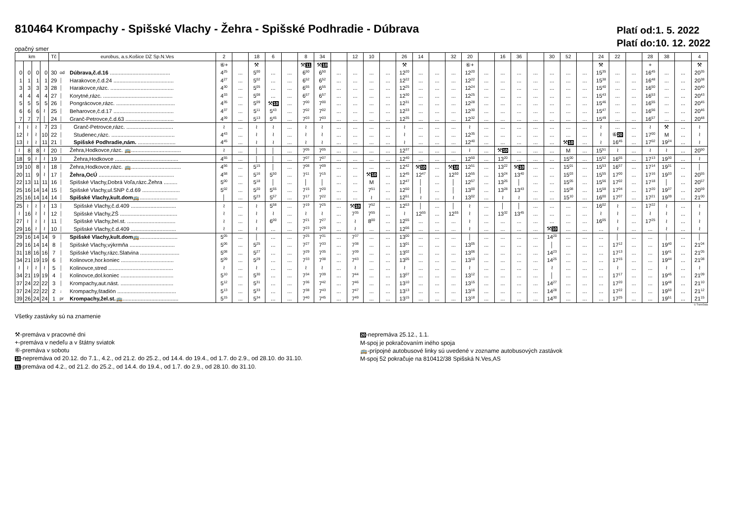810464 Krompachy - Spišské Vlachy - Žehra - Spišské Podhradie - Dúbrava
Platí od:1. 5. 2022
Platí do:10. 12. 2022
opačný smer
| km | | | | Tč | eurobus, a.s.Košice DZ Sp.N.Ves | | 2 | | 18 | 6 | | 8 | 34 | | 12 | 10 | | 26 | 14 | | 32 | 20 | | 16 | 36 | | 30 | 52 | | 24 | 22 | | 28 | 38 | | 4 |
| --- | --- | --- | --- | --- | --- | --- | --- | --- | --- | --- | --- | --- | --- | --- | --- | --- | --- | --- | --- | --- | --- | --- | --- | --- | --- | --- | --- | --- | --- | --- | --- | --- | --- | --- | --- | --- |
| | | | | | | | ⑥+ | | ⚒ | | | ⚒ 11 | ⚒ 10 | | | | | ⚒ | | | | ⑥+ | | | | | | | | ⚒ | | | + | | | ⚒ |
| 0 | 0 | 0 | 0 | 30 | od | Dúbrava,č.d.16 ........................................ | 4<sup>25</sup> | ... | 5<sup>00</sup> | ... | ... | 6<sup>50</sup> | 6<sup>50</sup> | ... | ... | ... | ... | 12<sup>20</sup> | ... | ... | ... | 12<sup>20</sup> | ... | ... | ... | ... | ... | ... | ... | 15<sup>35</sup> | ... | ... | 16<sup>45</sup> | ... | ... | 20<sup>35</sup> |
| 1 | 1 | 1 | 1 | 29 | │ | Harakovce,č.d.24 ........................................ | 4<sup>27</sup> | ... | 5<sup>02</sup> | ... | ... | 6<sup>52</sup> | 6<sup>52</sup> | ... | ... | ... | ... | 12<sup>22</sup> | ... | ... | ... | 12<sup>22</sup> | ... | ... | ... | ... | ... | ... | ... | 15<sup>38</sup> | ... | ... | 16<sup>48</sup> | ... | ... | 20<sup>38</sup> |
| 3 | 3 | 3 | 3 | 28 | │ | Harakovce,rázc. .......................................... | 4<sup>30</sup> | ... | 5<sup>05</sup> | ... | ... | 6<sup>55</sup> | 6<sup>55</sup> | ... | ... | ... | ... | 12<sup>25</sup> | ... | ... | ... | 12<sup>24</sup> | ... | ... | ... | ... | ... | ... | ... | 15<sup>40</sup> | ... | ... | 16<sup>50</sup> | ... | ... | 20<sup>40</sup> |
| 4 | 4 | 4 | 4 | 27 | │ | Korytné,rázc. .............................................. | 4<sup>33</sup> | ... | 5<sup>08</sup> | ... | ... | 6<sup>57</sup> | 6<sup>57</sup> | ... | ... | ... | ... | 12<sup>30</sup> | ... | ... | ... | 12<sup>25</sup> | ... | ... | ... | ... | ... | ... | ... | 15<sup>43</sup> | ... | ... | 16<sup>53</sup> | ... | ... | 20<sup>43</sup> |
| 5 | 5 | 5 | 5 | 26 | │ | Pongrácovce,rázc. ....................................... | 4<sup>35</sup> | ... | 5<sup>09</sup> | ⚒ 10 | ... | 7<sup>00</sup> | 7<sup>00</sup> | ... | ... | ... | ... | 12<sup>31</sup> | ... | ... | ... | 12<sup>28</sup> | ... | ... | ... | ... | ... | ... | ... | 15<sup>46</sup> | ... | ... | 16<sup>55</sup> | ... | ... | 20<sup>45</sup> |
| 6 | 6 | 6 | ≀ | 25 | │ | Beharovce,č.d.17 ........................................ | 4<sup>37</sup> | ... | 5<sup>11</sup> | 5<sup>43</sup> | ... | 7<sup>02</sup> | 7<sup>02</sup> | ... | ... | ... | ... | 12<sup>33</sup> | ... | ... | ... | 12<sup>30</sup> | ... | ... | ... | ... | ... | ... | ... | 15<sup>47</sup> | ... | ... | 16<sup>56</sup> | ... | ... | 20<sup>46</sup> |
| 7 | 7 | 7 | │ | 24 | │ | Granč-Petrovce,č.d.63 ................................ | 4<sup>39</sup> | ... | 5<sup>13</sup> | 5<sup>45</sup> | ... | 7<sup>03</sup> | 7<sup>03</sup> | ... | ... | ... | ... | 12<sup>35</sup> | ... | ... | ... | 12<sup>32</sup> | ... | ... | ... | ... | ... | ... | ... | 15<sup>49</sup> | ... | ... | 16<sup>57</sup> | ... | ... | 20<sup>48</sup> |
| ≀ | ≀ | ≀ | 7 | 23 | │ | Granč-Petrovce,rázc. ............................... | ≀ | ... | ≀ | ≀ | ... | ≀ | ≀ | ... | ... | ... | ... | ≀ | ... | ... | ... | ≀ | ... | ... | ... | ... | ... | ... | ... | ≀ | ... | ... | ≀ | ⚒ | ... | ≀ |
| 12 | ≀ | ≀ | 10 | 22 | │ | Studenec,rázc. .......................................... | 4<sup>43</sup> | ... | ≀ | ≀ | ... | ≀ | ≀ | ... | ... | ... | ... | ≀ | ... | ... | ... | 12<sup>35</sup> | ... | ... | ... | ... | ... | ... | ... | ≀ | ⑥ 20 | ... | 17<sup>00</sup> | M | ... | ≀ |
| 13 | ≀ | ≀ | 11 | 21 | │ | Spišské Podhradie,nám. ......................... | 4<sup>45</sup> | ... | ≀ | ≀ | ... | ≀ | ≀ | ... | ... | ... | ... | ≀ | ... | ... | ... | 12<sup>40</sup> | ... | ... | ... | ... | ... | ⚒ 10 | ... | ≀ | 16<sup>45</sup> | ... | 17<sup>02</sup> | 19<sup>24</sup> | ... | ≀ |
| ≀ | 8 | 8 | ≀ | 20 | │ | Žehra,Hodkovce,rázc. 🚌................................. | ≀ | ... | │ | │ | ... | 7<sup>05</sup> | 7<sup>05</sup> | ... | ... | ... | ... | 12<sup>37</sup> | ... | ... | ... | ≀ | ... | ⚒ 10 | ... | ... | ... | M | ... | 15<sup>51</sup> | ≀ | ... | ≀ | ≀ | ... | 20<sup>50</sup> |
| 18 | 9 | ≀ | ≀ | 19 | │ | Žehra,Hodkovce .......................................... | 4<sup>55</sup> | ... | │ | │ | ... | 7<sup>07</sup> | 7<sup>07</sup> | ... | ... | ... | ... | 12<sup>40</sup> | ... | ... | ... | 12<sup>50</sup> | ... | 13<sup>20</sup> | ... | ... | ... | 15<sup>00</sup> | ... | 15<sup>52</sup> | 16<sup>55</sup> | ... | 17<sup>13</sup> | 19<sup>30</sup> | ... | ≀ |
| 19 | 10 | 8 | ≀ | 18 | │ | Žehra,Hodkovce,rázc. 🚌................................. | 4<sup>56</sup> | ... | 5<sup>15</sup> | │ | ... | 7<sup>08</sup> | 7<sup>09</sup> | ... | ... | ... | ... | 12<sup>42</sup> | ⚒ 10 | ... | ⚒ 10 | 12<sup>51</sup> | ... | 13<sup>22</sup> | ⚒ 10 | ... | ... | 15<sup>01</sup> | ... | 15<sup>53</sup> | 16<sup>57</sup> | ... | 17<sup>14</sup> | 19<sup>31</sup> | ... | │ |
| 20 | 11 | 9 | ≀ | 17 | │ | Žehra,OcÚ .................................................. | 4<sup>58</sup> | ... | 5<sup>16</sup> | 5<sup>50</sup> | ... | 7<sup>11</sup> | 7<sup>15</sup> | ... | ... | ⚒ 10 | ... | 12<sup>45</sup> | 12<sup>47</sup> | ... | 12<sup>50</sup> | 12<sup>55</sup> | ... | 13<sup>24</sup> | 13<sup>40</sup> | ... | ... | 15<sup>03</sup> | ... | 15<sup>55</sup> | 17<sup>00</sup> | ... | 17<sup>16</sup> | 19<sup>33</sup> | ... | 20<sup>55</sup> |
| 22 | 13 | 11 | 11 | 16 | │ | Spišské Vlachy,Dobrá Voľa,rázc.Žehra ......... | 5<sup>00</sup> | ... | 5<sup>18</sup> | │ | ... | │ | │ | ... | ... | M | ... | 12<sup>47</sup> | │ | ... | │ | 12<sup>57</sup> | ... | 13<sup>26</sup> | │ | ... | ... | 15<sup>05</sup> | ... | 15<sup>56</sup> | 17<sup>02</sup> | ... | 17<sup>18</sup> | │ | ... | 20<sup>57</sup> |
| 25 | 16 | 14 | 14 | 15 | │ | Spišské Vlachy,ul.SNP č.d.69 ......................... | 5<sup>02</sup> | ... | 5<sup>20</sup> | 5<sup>55</sup> | ... | 7<sup>15</sup> | 7<sup>20</sup> | ... | ... | 7<sup>51</sup> | ... | 12<sup>50</sup> | │ | ... | │ | 13<sup>00</sup> | ... | 13<sup>28</sup> | 13<sup>43</sup> | ... | ... | 15<sup>08</sup> | ... | 15<sup>58</sup> | 17<sup>04</sup> | ... | 17<sup>20</sup> | 19<sup>37</sup> | ... | 20<sup>59</sup> |
| 25 | 16 | 14 | 14 | 14 | │ | Spišské Vlachy,kult.dom 🚌......................... | │ | ... | 5<sup>23</sup> | 5<sup>57</sup> | ... | 7<sup>17</sup> | 7<sup>22</sup> | ... | ... | ≀ | ... | 12<sup>51</sup> | ≀ | ... | ≀ | 13<sup>02</sup> | ... | ≀ | ≀ | ... | ... | 15<sup>10</sup> | ... | 16<sup>00</sup> | 17<sup>07</sup> | ... | 17<sup>21</sup> | 19<sup>39</sup> | ... | 21<sup>00</sup> |
| 25 | ≀ | ≀ | ≀ | 13 | │ | Spišské Vlachy,č.d.409 .............................. | ≀ | ... | ≀ | 5<sup>58</sup> | ... | 7<sup>19</sup> | 7<sup>25</sup> | ... | ⚒ 10 | 7<sup>52</sup> | ... | 12<sup>53</sup> | │ | ... | │ | ≀ | ... | │ | │ | ... | ... | ... | ... | 16<sup>02</sup> | ≀ | ... | 17<sup>22</sup> | ≀ | ... | ≀ |
| ≀ | 16 | ≀ | ≀ | 12 | │ | Spišské Vlachy,ZŠ ...................................... | ≀ | ... | ≀ | ≀ | ... | ≀ | ≀ | ... | 7<sup>35</sup> | 7<sup>55</sup> | ... | ≀ | 12<sup>55</sup> | ... | 12<sup>55</sup> | ≀ | ... | 13<sup>32</sup> | 13<sup>45</sup> | ... | ... | ... | ... | ≀ | ≀ | ... | ≀ | ≀ | ... | ≀ |
| 27 | ≀ | ≀ | ≀ | 11 | │ | Spišské Vlachy,žel.st. ................................ | ≀ | ... | ≀ | 6<sup>00</sup> | ... | 7<sup>21</sup> | 7<sup>27</sup> | ... | ≀ | 8<sup>00</sup> | ... | 12<sup>55</sup> | ... | ... | ... | ≀ | ... | ... | ... | ... | ... | ... | ... | 16<sup>05</sup> | ≀ | ... | 17<sup>25</sup> | ≀ | ... | ≀ |
| 29 | 16 | ≀ | ≀ | 10 | │ | Spišské Vlachy,č.d.409 .............................. | ≀ | ... | ≀ | ... | ... | 7<sup>23</sup> | 7<sup>29</sup> | ... | ≀ | ... | ... | 12<sup>56</sup> | ... | ... | ... | ≀ | ... | ... | ... | ... | ⚒ 10 | ... | ... | ... | ≀ | ... | ... | ≀ | ... | ≀ |
| 29 | 16 | 14 | 14 | 9 | │ | Spišské Vlachy,kult.dom 🚌......................... | 5<sup>05</sup> | ... | │ | ... | ... | 7<sup>25</sup> | 7<sup>31</sup> | ... | 7<sup>37</sup> | ... | ... | 13<sup>00</sup> | ... | ... | ... | │ | ... | ... | ... | ... | 14<sup>20</sup> | ... | ... | ... | │ | ... | ... | │ | ... | │ |
| 29 | 16 | 14 | 14 | 8 | │ | Spišské Vlachy,výkrmňa .............................. | 5<sup>06</sup> | ... | 5<sup>25</sup> | ... | ... | 7<sup>27</sup> | 7<sup>33</sup> | ... | 7<sup>38</sup> | ... | ... | 13<sup>01</sup> | ... | ... | ... | 13<sup>05</sup> | ... | ... | ... | ... | │ | ... | ... | ... | 17<sup>12</sup> | ... | ... | 19<sup>40</sup> | ... | 21<sup>04</sup> |
| 31 | 18 | 16 | 16 | 7 | │ | Spišské Vlachy,rázc.Slatvina .......................... | 5<sup>08</sup> | ... | 5<sup>27</sup> | ... | ... | 7<sup>29</sup> | 7<sup>35</sup> | ... | 7<sup>39</sup> | ... | ... | 13<sup>02</sup> | ... | ... | ... | 13<sup>06</sup> | ... | ... | ... | ... | 14<sup>23</sup> | ... | ... | ... | 17<sup>13</sup> | ... | ... | 19<sup>41</sup> | ... | 21<sup>05</sup> |
| 34 | 21 | 19 | 19 | 6 | │ | Kolinovce,hor.koniec ................................... | 5<sup>09</sup> | ... | 5<sup>29</sup> | ... | ... | 7<sup>33</sup> | 7<sup>38</sup> | ... | 7<sup>43</sup> | ... | ... | 13<sup>05</sup> | ... | ... | ... | 13<sup>10</sup> | ... | ... | ... | ... | 14<sup>25</sup> | ... | ... | ... | 17<sup>15</sup> | ... | ... | 19<sup>44</sup> | ... | 21<sup>08</sup> |
| ≀ | ≀ | ≀ | ≀ | 5 | │ | Kolinovce,stred ........................................... | ≀ | ... | ≀ | ... | ... | ≀ | ≀ | ... | ≀ | ... | ... | ≀ | ... | ... | ... | ≀ | ... | ... | ... | ... | ≀ | ... | ... | ... | ≀ | ... | ... | ≀ | ... | ≀ |
| 34 | 21 | 19 | 19 | 4 | │ | Kolinovce,dol.koniec ................................... | 5<sup>10</sup> | ... | 5<sup>30</sup> | ... | ... | 7<sup>34</sup> | 7<sup>39</sup> | ... | 7<sup>44</sup> | ... | ... | 13<sup>07</sup> | ... | ... | ... | 13<sup>12</sup> | ... | ... | ... | ... | │ | ... | ... | ... | 17<sup>17</sup> | ... | ... | 19<sup>45</sup> | ... | 21<sup>09</sup> |
| 37 | 24 | 22 | 22 | 3 | │ | Krompachy,aut.nást. ................................... | 5<sup>12</sup> | ... | 5<sup>31</sup> | ... | ... | 7<sup>36</sup> | 7<sup>42</sup> | ... | 7<sup>46</sup> | ... | ... | 13<sup>10</sup> | ... | ... | ... | 13<sup>15</sup> | ... | ... | ... | ... | 14<sup>27</sup> | ... | ... | ... | 17<sup>20</sup> | ... | ... | 19<sup>48</sup> | ... | 21<sup>10</sup> |
| 37 | 24 | 22 | 22 | 2 | ↓ | Krompachy,štadión ....................................... | 5<sup>13</sup> | ... | 5<sup>33</sup> | ... | ... | 7<sup>38</sup> | 7<sup>43</sup> | ... | 7<sup>47</sup> | ... | ... | 13<sup>13</sup> | ... | ... | ... | 13<sup>16</sup> | ... | ... | ... | ... | 14<sup>28</sup> | ... | ... | ... | 17<sup>22</sup> | ... | ... | 19<sup>50</sup> | ... | 21<sup>12</sup> |
| 39 | 26 | 24 | 24 | 1 | pr | Krompachy,žel.st. 🚌..................................... | 5<sup>15</sup> | ... | 5<sup>34</sup> | ... | ... | 7<sup>40</sup> | 7<sup>45</sup> | ... | 7<sup>49</sup> | ... | ... | 13<sup>15</sup> | ... | ... | ... | 13<sup>18</sup> | ... | ... | ... | ... | 14<sup>30</sup> | ... | ... | ... | 17<sup>25</sup> | ... | ... | 19<sup>51</sup> | ... | 21<sup>15</sup> |
© TransData
Všetky zastávky sú na znamenie
⚒-premáva v pracovné dni
+-premáva v nedeľu a v štátny sviatok
⑥-premáva v sobotu
10-nepremáva od 20.12. do 7.1., 4.2., od 21.2. do 25.2., od 14.4. do 19.4., od 1.7. do 2.9., od 28.10. do 31.10.
11-premáva od 4.2., od 21.2. do 25.2., od 14.4. do 19.4., od 1.7. do 2.9., od 28.10. do 31.10.
20-nepremáva 25.12., 1.1.
M-spoj je pokračovaním iného spoja
🚌-prípojné autobusové linky sú uvedené v zozname autobusových zastávok
M-spoj 52 pokračuje na 810412/38 Spišská N.Ves,AS